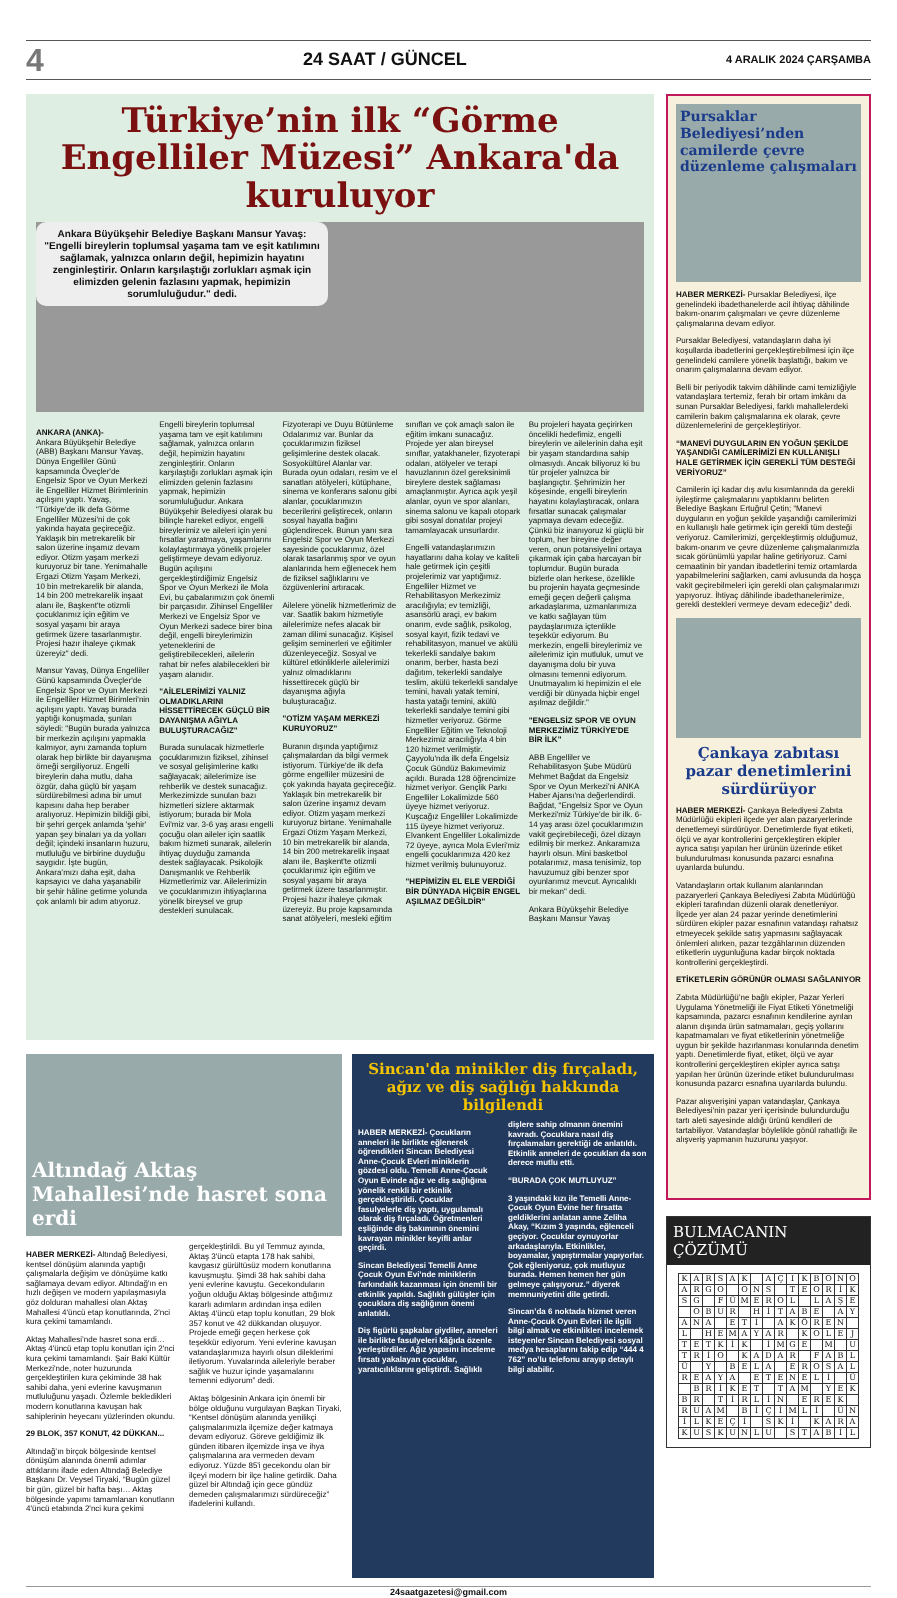4 24 SAAT / GÜNCEL 4 ARALIK 2024 ÇARŞAMBA
Türkiye’nin ilk “Görme Engelliler Müzesi” Ankara'da kuruluyor
Ankara Büyükşehir Belediye Başkanı Mansur Yavaş: "Engelli bireylerin toplumsal yaşama tam ve eşit katılımını sağlamak, yalnızca onların değil, hepimizin hayatını zenginleştirir. Onların karşılaştığı zorlukları aşmak için elimizden gelenin fazlasını yapmak, hepimizin sorumluluğudur." dedi.
ANKARA (ANKA)-
Ankara Büyükşehir Belediye (ABB) Başkanı Mansur Yavaş, Dünya Engelliler Günü kapsamında Öveçler'de Engelsiz Spor ve Oyun Merkezi ile Engelliler Hizmet Birimlerinin açılışını yaptı. Yavaş, "Türkiye'de ilk defa Görme Engelliler Müzesi'ni de çok yakında hayata geçireceğiz. Yaklaşık bin metrekarelik bir salon üzerine inşamız devam ediyor. Otizm yaşam merkezi kuruyoruz bir tane. Yenimahalle Ergazi Otizm Yaşam Merkezi, 10 bin metrekarelik bir alanda, 14 bin 200 metrekarelik inşaat alanı ile, Başkent'te otizmli çocuklarımız için eğitim ve sosyal yaşamı bir araya getirmek üzere tasarlanmıştır. Projesi hazır ihaleye çıkmak üzereyiz" dedi.
Mansur Yavaş, Dünya Engelliler Günü kapsamında Öveçler'de Engelsiz Spor ve Oyun Merkezi ile Engelliler Hizmet Birimleri'nin açılışını yaptı. Yavaş burada yaptığı konuşmada, şunları söyledi: "Bugün burada yalnızca bir merkezin açılışını yapmakla kalmıyor, aynı zamanda toplum olarak hep birlikte bir dayanışma örneği sergiliyoruz. Engelli bireylerin daha mutlu, daha özgür, daha güçlü bir yaşam sürdürebilmesi adına bir umut kapısını daha hep beraber aralıyoruz. Hepimizin bildiği gibi, bir şehri gerçek anlamda 'şehir' yapan şey binaları ya da yolları değil; içindeki insanların huzuru, mutluluğu ve birbirine duyduğu saygıdır. İşte bugün, Ankara’mızı daha eşit, daha kapsayıcı ve daha yaşanabilir bir şehir hâline getirme yolunda çok anlamlı bir adım atıyoruz.
Engelli bireylerin toplumsal yaşama tam ve eşit katılımını sağlamak, yalnızca onların değil, hepimizin hayatını zenginleştirir. Onların karşılaştığı zorlukları aşmak için elimizden gelenin fazlasını yapmak, hepimizin sorumluluğudur. Ankara Büyükşehir Belediyesi olarak bu bilinçle hareket ediyor, engelli bireylerimiz ve aileleri için yeni fırsatlar yaratmaya, yaşamlarını kolaylaştırmaya yönelik projeler geliştirmeye devam ediyoruz. Bugün açılışını gerçekleştirdiğimiz Engelsiz Spor ve Oyun Merkezi ile Mola Evi, bu çabalarımızın çok önemli bir parçasıdır. Zihinsel Engelliler Merkezi ve Engelsiz Spor ve Oyun Merkezi sadece birer bina değil, engelli bireylerimizin yeteneklerini de geliştirebilecekleri, ailelerin rahat bir nefes alabilecekleri bir yaşam alanıdır.
"AİLELERİMİZİ YALNIZ OLMADIKLARINI HİSSETTİRECEK GÜÇLÜ BİR DAYANIŞMA AĞIYLA BULUŞTURACAĞIZ"
Burada sunulacak hizmetlerle çocuklarımızın fiziksel, zihinsel ve sosyal gelişimlerine katkı sağlayacak; ailelerimize ise rehberlik ve destek sunacağız. Merkezimizde sunulan bazı hizmetleri sizlere aktarmak istiyorum; burada bir Mola Evi'miz var. 3-6 yaş arası engelli çocuğu olan aileler için saatlik bakım hizmeti sunarak, ailelerin ihtiyaç duyduğu zamanda destek sağlayacak. Psikolojik Danışmanlık ve Rehberlik Hizmetlerimiz var. Ailelerimizin ve çocuklarımızın ihtiyaçlarına yönelik bireysel ve grup destekleri sunulacak. Fizyoterapi ve Duyu Bütünleme Odalarımız var. Bunlar da çocuklarımızın fiziksel gelişimlerine destek olacak. Sosyokültürel Alanlar var. Burada oyun odaları, resim ve el sanatları atölyeleri, kütüphane, sinema ve konferans salonu gibi alanlar, çocuklarımızın becerilerini geliştirecek, onların sosyal hayatla bağını güçlendirecek. Bunun yanı sıra Engelsiz Spor ve Oyun Merkezi sayesinde çocuklarımız, özel olarak tasarlanmış spor ve oyun alanlarında hem eğlenecek hem de fiziksel sağlıklarını ve özgüvenlerini artıracak.
Ailelere yönelik hizmetlerimiz de var. Saatlik bakım hizmetiyle ailelerimize nefes alacak bir zaman dilimi sunacağız. Kişisel gelişim seminerleri ve eğitimler düzenleyeceğiz. Sosyal ve kültürel etkinliklerle ailelerimizi yalnız olmadıklarını hissettirecek güçlü bir dayanışma ağıyla buluşturacağız.
"OTİZM YAŞAM MERKEZİ KURUYORUZ"
Buranın dışında yaptığımız çalışmalardan da bilgi vermek istiyorum. Türkiye'de ilk defa görme engelliler müzesini de çok yakında hayata geçireceğiz. Yaklaşık bin metrekarelik bir salon üzerine inşamız devam ediyor. Otizm yaşam merkezi kuruyoruz birtane. Yenimahalle Ergazi Otizm Yaşam Merkezi, 10 bin metrekarelik bir alanda, 14 bin 200 metrekarelik inşaat alanı ile, Başkent'te otizmli çocuklarımız için eğitim ve sosyal yaşamı bir araya getirmek üzere tasarlanmıştır. Projesi hazır ihaleye çıkmak üzereyiz. Bu proje kapsamında sanat atölyeleri, mesleki eğitim sınıfları ve çok amaçlı salon ile eğitim imkanı sunacağız. Projede yer alan bireysel sınıflar, yatakhaneler, fizyoterapi odaları, atölyeler ve terapi havuzlarının özel gereksinimli bireylere destek sağlaması amaçlanmıştır. Ayrıca açık yeşil alanlar, oyun ve spor alanları, sinema salonu ve kapalı otopark gibi sosyal donatılar projeyi tamamlayacak unsurlardır.
Engelli vatandaşlarımızın hayatlarını daha kolay ve kaliteli hale getirmek için çeşitli projelerimiz var yaptığımız. Engelliler Hizmet ve Rehabilitasyon Merkezimiz aracılığıyla; ev temizliği, asansörlü araçi, ev bakım onarım, evde sağlık, psikolog, sosyal kayıt, fizik tedavi ve rehabilitasyon, manuel ve akülü tekerlekli sandalye bakım onarım, berber, hasta bezi dağıtım, tekerlekli sandalye teslim, akülü tekerlekli sandalye temini, havalı yatak temini, hasta yatağı temini, akülü tekerlekli sandalye temini gibi hizmetler veriyoruz. Görme Engelliler Eğitim ve Teknoloji Merkezimiz aracılığıyla 4 bin 120 hizmet verilmiştir. Çayyolu'nda ilk defa Engelsiz Çocuk Gündüz Bakımevimiz açıldı. Burada 128 öğrencimize hizmet veriyor. Gençlik Parkı Engelliler Lokalimizde 560 üyeye hizmet veriyoruz. Kuşcağız Engelliler Lokalimizde 115 üyeye hizmet veriyoruz. Elvankent Engelliler Lokalimizde 72 üyeye, ayrıca Mola Evleri'miz engelli çocuklarımıza 420 kez hizmet verilmiş bulunuyoruz.
"HEPİMİZİN EL ELE VERDİĞİ BİR DÜNYADA HİÇBİR ENGEL AŞILMAZ DEĞİLDİR"
Bu projeleri hayata geçirirken öncelikli hedefimiz, engelli bireylerin ve ailelerinin daha eşit bir yaşam standardına sahip olmasıydı. Ancak biliyoruz ki bu tür projeler yalnızca bir başlangıçtır. Şehrimizin her köşesinde, engelli bireylerin hayatını kolaylaştıracak, onlara fırsatlar sunacak çalışmalar yapmaya devam edeceğiz. Çünkü biz inanıyoruz ki güçlü bir toplum, her bireyine değer veren, onun potansiyelini ortaya çıkarmak için çaba harcayan bir toplumdur. Bugün burada bizlerle olan herkese, özellikle bu projenin hayata geçmesinde emeği geçen değerli çalışma arkadaşlarıma, uzmanlarımıza ve katkı sağlayan tüm paydaşlarımıza içtenlikle teşekkür ediyorum. Bu merkezin, engelli bireylerimiz ve ailelerimiz için mutluluk, umut ve dayanışma dolu bir yuva olmasını temenni ediyorum. Unutmayalım ki hepimizin el ele verdiği bir dünyada hiçbir engel aşılmaz değildir."
"ENGELSİZ SPOR VE OYUN MERKEZİMİZ TÜRKİYE'DE BİR İLK"
ABB Engelliler ve Rehabilitasyon Şube Müdürü Mehmet Bağdat da Engelsiz Spor ve Oyun Merkezi'ni ANKA Haber Ajansı'na değerlendirdi. Bağdat, "Engelsiz Spor ve Oyun Merkezi'miz Türkiye'de bir ilk. 6-14 yaş arası özel çocuklarımızın vakit geçirebileceği, özel dizayn edilmiş bir merkez. Ankaramıza hayırlı olsun. Mini basketbol potalarımız, masa tenisimiz, top havuzumuz gibi benzer spor oyunlarımız mevcut. Ayrıcalıklı bir mekan" dedi.
Ankara Büyükşehir Belediye Başkanı Mansur Yavaş
Altındağ Aktaş Mahallesi’nde hasret sona erdi
HABER MERKEZİ- Altındağ Belediyesi, kentsel dönüşüm alanında yaptığı çalışmalarla değişim ve dönüşüme katkı sağlamaya devam ediyor. Altındağ'ın en hızlı değişen ve modern yapılaşmasıyla göz dolduran mahallesi olan Aktaş Mahallesi 4'üncü etap konutlarında, 2'nci kura çekimi tamamlandı.
Aktaş Mahallesi’nde hasret sona erdi… Aktaş 4'üncü etap toplu konutları için 2'nci kura çekimi tamamlandı. Şair Baki Kültür Merkezi'nde, noter huzurunda gerçekleştirilen kura çekiminde 38 hak sahibi daha, yeni evlerine kavuşmanın mutluluğunu yaşadı. Özlemle bekledikleri modern konutlarına kavuşan hak sahiplerinin heyecanı yüzlerinden okundu.
29 BLOK, 357 KONUT, 42 DÜKKAN...
Altındağ’ın birçok bölgesinde kentsel dönüşüm alanında önemli adımlar attıklarını ifade eden Altındağ Belediye Başkanı Dr. Veysel Tiryaki, “Bugün güzel bir gün, güzel bir hafta başı… Aktaş bölgesinde yapımı tamamlanan konutların 4'üncü etabında 2'nci kura çekimi gerçekleştirildi. Bu yıl Temmuz ayında, Aktaş 3'üncü etapta 178 hak sahibi, kavgasız gürültüsüz modern konutlarına kavuşmuştu. Şimdi 38 hak sahibi daha yeni evlerine kavuştu. Gecekonduların yoğun olduğu Aktaş bölgesinde attığımız kararlı adımların ardından inşa edilen Aktaş 4'üncü etap toplu konutları, 29 blok 357 konut ve 42 dükkandan oluşuyor. Projede emeği geçen herkese çok teşekkür ediyorum. Yeni evlerine kavuşan vatandaşlarımıza hayırlı olsun dileklerimi iletiyorum. Yuvalarında aileleriyle beraber sağlık ve huzur içinde yaşamalarını temenni ediyorum” dedi.
Aktaş bölgesinin Ankara için önemli bir bölge olduğunu vurgulayan Başkan Tiryaki, “Kentsel dönüşüm alanında yenilikçi çalışmalarımızla ilçemize değer katmaya devam ediyoruz. Göreve geldiğimiz ilk günden itibaren ilçemizde inşa ve ihya çalışmalarına ara vermeden devam ediyoruz. Yüzde 85'i gecekondu olan bir ilçeyi modern bir ilçe haline getirdik. Daha güzel bir Altındağ için gece gündüz demeden çalışmalarımızı sürdüreceğiz” ifadelerini kullandı.
Sincan'da minikler diş fırçaladı, ağız ve diş sağlığı hakkında bilgilendi
HABER MERKEZİ- Çocukların anneleri ile birlikte eğlenerek öğrendikleri Sincan Belediyesi Anne-Çocuk Evleri miniklerin gözdesi oldu. Temelli Anne-Çocuk Oyun Evinde ağız ve diş sağlığına yönelik renkli bir etkinlik gerçekleştirildi. Çocuklar fasulyelerle diş yaptı, uygulamalı olarak diş fırçaladı. Öğretmenleri eşliğinde diş bakımının önemini kavrayan minikler keyifli anlar geçirdi.
Sincan Belediyesi Temelli Anne Çocuk Oyun Evi’nde miniklerin farkındalık kazanması için önemli bir etkinlik yapıldı. Sağlıklı gülüşler için çocuklara diş sağlığının önemi anlatıldı.
Diş figürlü şapkalar giydiler, anneleri ile birlikte fasulyeleri kâğıda özenle yerleştirdiler. Ağız yapısını inceleme fırsatı yakalayan çocuklar, yaratıcılıklarını geliştirdi. Sağlıklı dişlere sahip olmanın önemini kavradı. Çocuklara nasıl diş fırçalamaları gerektiği de anlatıldı. Etkinlik anneleri de çocukları da son derece mutlu etti.
“BURADA ÇOK MUTLUYUZ”
3 yaşındaki kızı ile Temelli Anne-Çocuk Oyun Evine her fırsatta geldiklerini anlatan anne Zeliha Akay, “Kızım 3 yaşında, eğlenceli geçiyor. Çocuklar oynuyorlar arkadaşlarıyla. Etkinlikler, boyamalar, yapıştırmalar yapıyorlar. Çok eğleniyoruz, çok mutluyuz burada. Hemen hemen her gün gelmeye çalışıyoruz.” diyerek memnuniyetini dile getirdi.
Sincan’da 6 noktada hizmet veren Anne-Çocuk Oyun Evleri ile ilgili bilgi almak ve etkinlikleri incelemek isteyenler Sincan Belediyesi sosyal medya hesaplarını takip edip “444 4 762” no’lu telefonu arayıp detaylı bilgi alabilir.
Pursaklar Belediyesi’nden camilerde çevre düzenleme çalışmaları
HABER MERKEZİ- Pursaklar Belediyesi, ilçe genelindeki ibadethanelerde acil ihtiyaç dâhilinde bakım-onarım çalışmaları ve çevre düzenleme çalışmalarına devam ediyor.
Pursaklar Belediyesi, vatandaşların daha iyi koşullarda ibadetlerini gerçekleştirebilmesi için ilçe genelindeki camilere yönelik başlattığı, bakım ve onarım çalışmalarına devam ediyor.
Belli bir periyodik takvim dâhilinde cami temizliğiyle vatandaşlara tertemiz, ferah bir ortam imkânı da sunan Pursaklar Belediyesi, farklı mahallelerdeki camilerin bakım çalışmalarına ek olarak, çevre düzenlemelerini de gerçekleştiriyor.
“MANEVİ DUYGULARIN EN YOĞUN ŞEKİLDE YAŞANDIĞI CAMİLERİMİZİ EN KULLANIŞLI HALE GETİRMEK İÇİN GEREKLİ TÜM DESTEĞİ VERİYORUZ”
Camilerin içi kadar dış avlu kısımlarında da gerekli iyileştirme çalışmalarını yaptıklarını belirten Belediye Başkanı Ertuğrul Çetin; “Manevi duyguların en yoğun şekilde yaşandığı camilerimizi en kullanışlı hale getirmek için gerekli tüm desteği veriyoruz. Camilerimizi, gerçekleştirmiş olduğumuz, bakım-onarım ve çevre düzenleme çalışmalarımızla sıcak görünümlü yapılar haline getiriyoruz. Cami cemaatinin bir yandan ibadetlerini temiz ortamlarda yapabilmelerini sağlarken, cami avlusunda da hoşça vakit geçirebilmeleri için gerekli olan çalışmalarımızı yapıyoruz. İhtiyaç dâhilinde ibadethanelerimize, gerekli destekleri vermeye devam edeceğiz” dedi.
Çankaya zabıtası pazar denetimlerini sürdürüyor
HABER MERKEZİ- Çankaya Belediyesi Zabıta Müdürlüğü ekipleri ilçede yer alan pazaryerlerinde denetlemeyi sürdürüyor. Denetimlerde fiyat etiketi, ölçü ve ayar kontrollerini gerçekleştiren ekipler ayrıca satışı yapılan her ürünün üzerinde etiket bulundurulması konusunda pazarcı esnafına uyarılarda bulundu.
Vatandaşların ortak kullanım alanlarından pazaryerleri Çankaya Belediyesi Zabıta Müdürlüğü ekipleri tarafından düzenli olarak denetleniyor. İlçede yer alan 24 pazar yerinde denetimlerini sürdüren ekipler pazar esnafının vatandaşı rahatsız etmeyecek şekilde satış yapmasını sağlayacak önlemleri alırken, pazar tezgâhlarının düzenden etiketlerin uygunluğuna kadar birçok noktada kontrollerini gerçekleştirdi.
ETİKETLERİN GÖRÜNÜR OLMASI SAĞLANIYOR
Zabıta Müdürlüğü’ne bağlı ekipler, Pazar Yerleri Uygulama Yönetmeliği ile Fiyat Etiketi Yönetmeliği kapsamında, pazarcı esnafının kendilerine ayrılan alanın dışında ürün satmamaları, geçiş yollarını kapatmamaları ve fiyat etiketlerinin yönetmeliğe uygun bir şekilde hazırlanması konularında denetim yaptı. Denetimlerde fiyat, etiket, ölçü ve ayar kontrollerini gerçekleştiren ekipler ayrıca satışı yapılan her ürünün üzerinde etiket bulundurulması konusunda pazarcı esnafına uyarılarda bulundu.
Pazar alışverişini yapan vatandaşlar, Çankaya Belediyesi’nin pazar yeri içerisinde bulundurduğu tartı aleti sayesinde aldığı ürünü kendileri de tartabiliyor. Vatandaşlar böylelikle gönül rahatlığı ile alışveriş yapmanın huzurunu yaşıyor.
BULMACANIN ÇÖZÜMÜ
| K | A | R | S | A | K | | A | Ç | I | K | B | O | N | O |
| A | R | G | O | | O | N | S | | T | E | O | R | İ | K |
| S | G | | F | Ü | M | E | R | O | L | | L | A | Ş | E |
| | O | B | U | R | | H | İ | T | A | B | E | | A | Y |
| A | N | A | | E | T | İ | | A | K | Ö | R | E | N | |
| L | | H | E | M | A | Y | A | R | | K | O | L | E | J |
| T | E | T | K | İ | K | | İ | M | G | E | | M | | U |
| T | R | İ | O | | K | A | D | A | R | | F | A | B | L |
| Ü | | Y | | B | E | L | A | | E | R | O | S | A | L |
| R | E | A | Y | A | | E | T | E | N | E | L | İ | | Ü |
| | B | R | İ | K | E | T | | T | A | M | | Y | E | K |
| B | R | | T | İ | R | L | İ | N | | E | R | E | K | |
| R | U | A | M | | B | İ | Ç | İ | M | L | İ | | Ü | N |
| İ | L | K | E | Ç | İ | | S | K | İ | | K | A | R | A |
| K | U | S | K | U | N | L | U | | S | T | A | B | İ | L |
24saatgazetesi@gmail.com